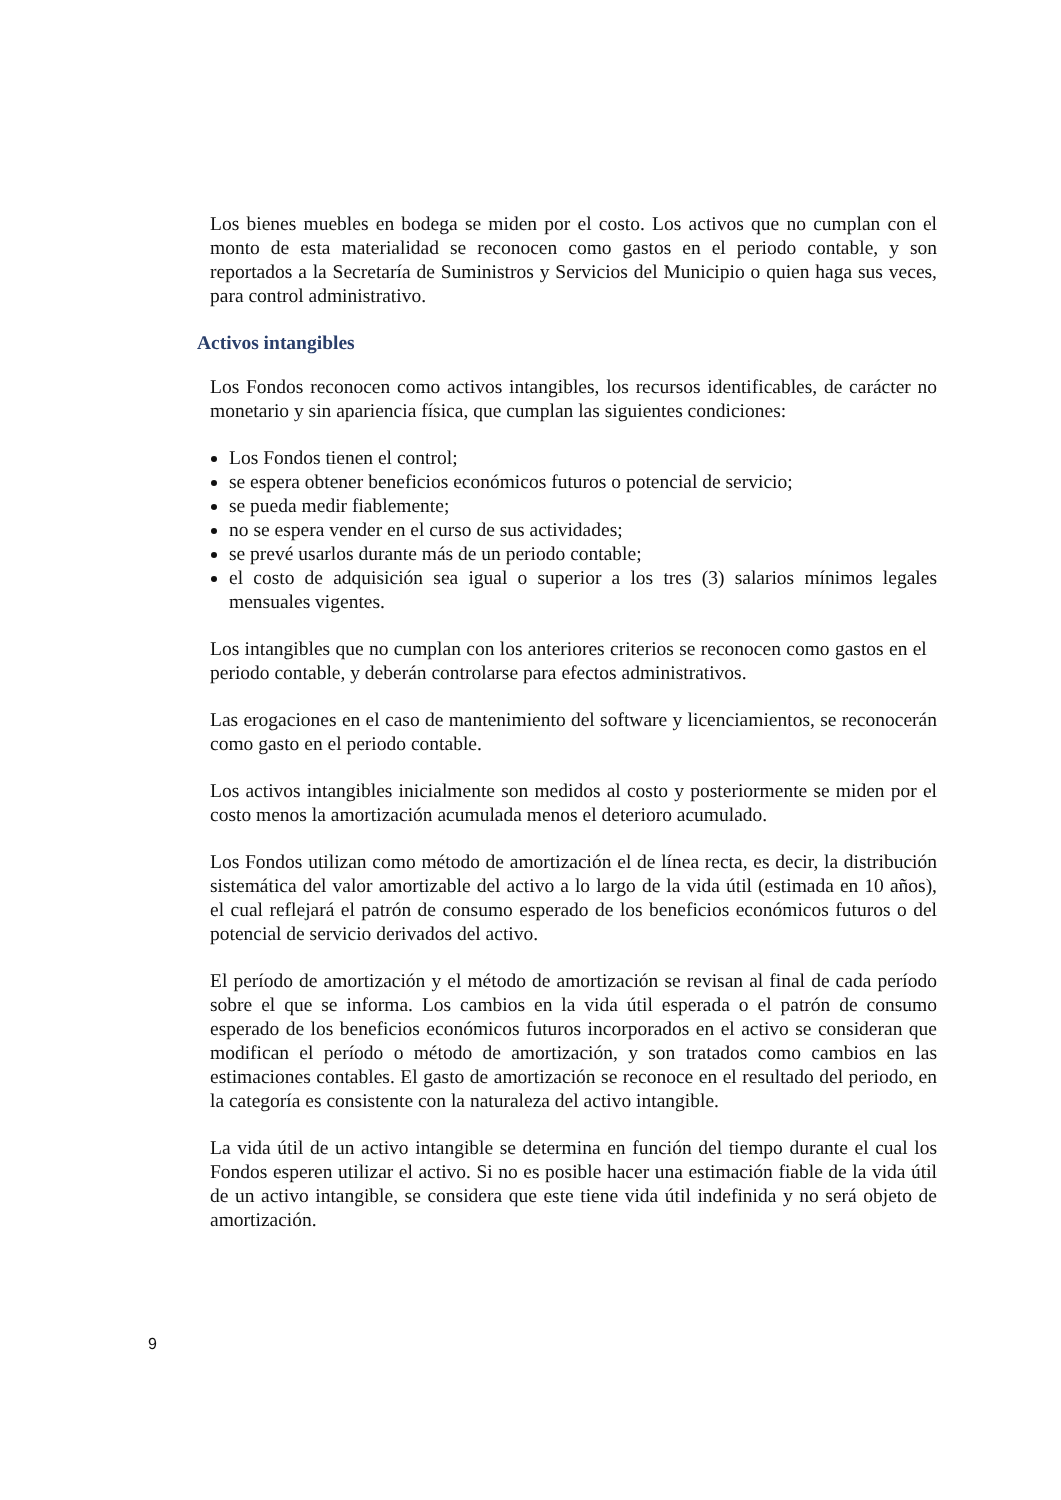Los bienes muebles en bodega se miden por el costo. Los activos que no cumplan con el monto de esta materialidad se reconocen como gastos en el periodo contable, y son reportados a la Secretaría de Suministros y Servicios del Municipio o quien haga sus veces, para control administrativo.
Activos intangibles
Los Fondos reconocen como activos intangibles, los recursos identificables, de carácter no monetario y sin apariencia física, que cumplan las siguientes condiciones:
Los Fondos tienen el control;
se espera obtener beneficios económicos futuros o potencial de servicio;
se pueda medir fiablemente;
no se espera vender en el curso de sus actividades;
se prevé usarlos durante más de un periodo contable;
el costo de adquisición sea igual o superior a los tres (3) salarios mínimos legales mensuales vigentes.
Los intangibles que no cumplan con los anteriores criterios se reconocen como gastos en el periodo contable, y deberán controlarse para efectos administrativos.
Las erogaciones en el caso de mantenimiento del software y licenciamientos, se reconocerán como gasto en el periodo contable.
Los activos intangibles inicialmente son medidos al costo y posteriormente se miden por el costo menos la amortización acumulada menos el deterioro acumulado.
Los Fondos utilizan como método de amortización el de línea recta, es decir, la distribución sistemática del valor amortizable del activo a lo largo de la vida útil (estimada en 10 años), el cual reflejará el patrón de consumo esperado de los beneficios económicos futuros o del potencial de servicio derivados del activo.
El período de amortización y el método de amortización se revisan al final de cada período sobre el que se informa. Los cambios en la vida útil esperada o el patrón de consumo esperado de los beneficios económicos futuros incorporados en el activo se consideran que modifican el período o método de amortización, y son tratados como cambios en las estimaciones contables. El gasto de amortización se reconoce en el resultado del periodo, en la categoría es consistente con la naturaleza del activo intangible.
La vida útil de un activo intangible se determina en función del tiempo durante el cual los Fondos esperen utilizar el activo. Si no es posible hacer una estimación fiable de la vida útil de un activo intangible, se considera que este tiene vida útil indefinida y no será objeto de amortización.
9